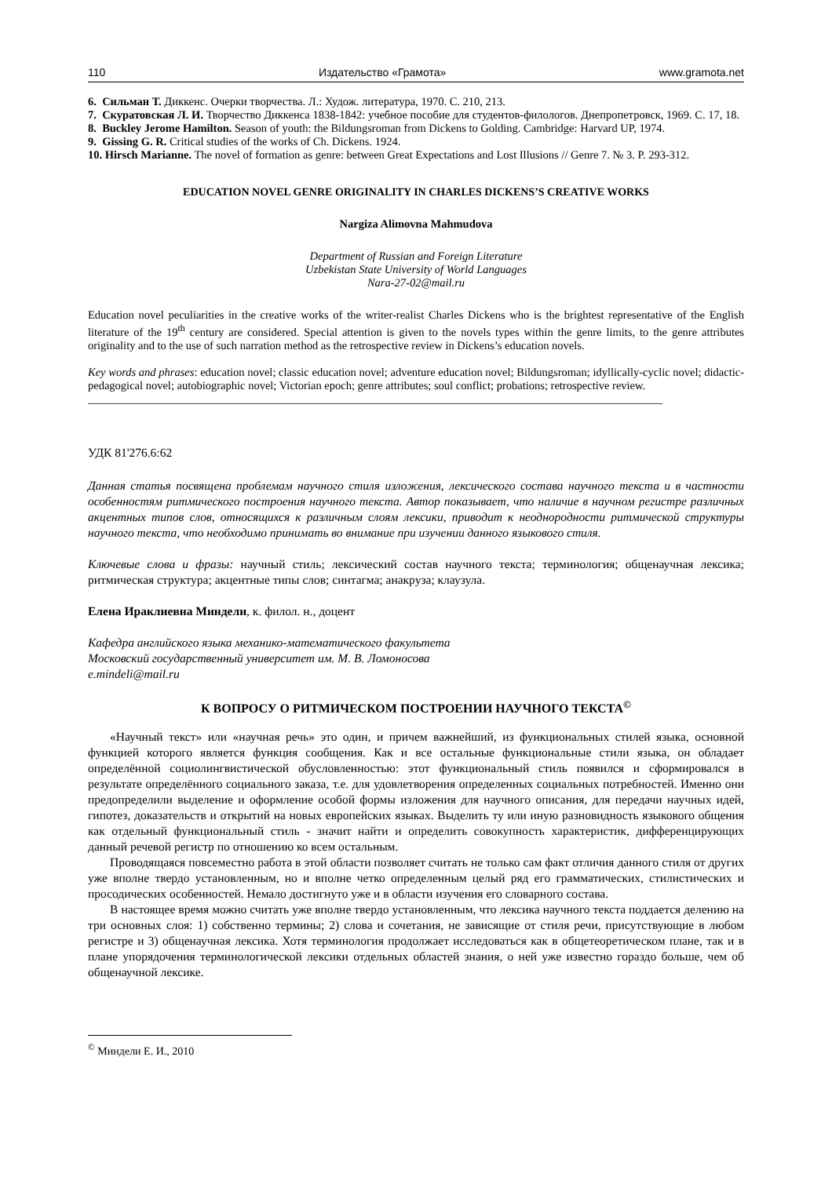110 Издательство «Грамота» www.gramota.net
6. Сильман Т. Диккенс. Очерки творчества. Л.: Худож. литература, 1970. С. 210, 213.
7. Скуратовская Л. И. Творчество Диккенса 1838-1842: учебное пособие для студентов-филологов. Днепропетровск, 1969. С. 17, 18.
8. Buckley Jerome Hamilton. Season of youth: the Bildungsroman from Dickens to Golding. Cambridge: Harvard UP, 1974.
9. Gissing G. R. Critical studies of the works of Ch. Dickens. 1924.
10. Hirsch Marianne. The novel of formation as genre: between Great Expectations and Lost Illusions // Genre 7. № 3. P. 293-312.
EDUCATION NOVEL GENRE ORIGINALITY IN CHARLES DICKENS’S CREATIVE WORKS
Nargiza Alimovna Mahmudova
Department of Russian and Foreign Literature
Uzbekistan State University of World Languages
Nara-27-02@mail.ru
Education novel peculiarities in the creative works of the writer-realist Charles Dickens who is the brightest representative of the English literature of the 19<sup>th</sup> century are considered. Special attention is given to the novels types within the genre limits, to the genre attributes originality and to the use of such narration method as the retrospective review in Dickens’s education novels.
Key words and phrases: education novel; classic education novel; adventure education novel; Bildungsroman; idyllically-cyclic novel; didactic-pedagogical novel; autobiographic novel; Victorian epoch; genre attributes; soul conflict; probations; retrospective review.
_____________________________________________________________________________________________________
УДК 81'276.6:62
Данная статья посвящена проблемам научного стиля изложения, лексического состава научного текста и в частности особенностям ритмического построения научного текста. Автор показывает, что наличие в научном регистре различных акцентных типов слов, относящихся к различным слоям лексики, приводит к неоднородности ритмической структуры научного текста, что необходимо принимать во внимание при изучении данного языкового стиля.
Ключевые слова и фразы: научный стиль; лексический состав научного текста; терминология; общенаучная лексика; ритмическая структура; акцентные типы слов; синтагма; анакруза; клаузула.
Елена Ираклиевна Миндели, к. филол. н., доцент
Кафедра английского языка механико-математического факультета
Московский государственный университет им. М. В. Ломоносова
e.mindeli@mail.ru
К ВОПРОСУ О РИТМИЧЕСКОМ ПОСТРОЕНИИ НАУЧНОГО ТЕКСТА<sup>©</sup>
«Научный текст» или «научная речь» это один, и причем важнейший, из функциональных стилей языка, основной функцией которого является функция сообщения. Как и все остальные функциональные стили языка, он обладает определённой социолингвистической обусловленностью: этот функциональный стиль появился и сформировался в результате определённого социального заказа, т.е. для удовлетворения определенных социальных потребностей. Именно они предопределили выделение и оформление особой формы изложения для научного описания, для передачи научных идей, гипотез, доказательств и открытий на новых европейских языках. Выделить ту или иную разновидность языкового общения как отдельный функциональный стиль - значит найти и определить совокупность характеристик, дифференцирующих данный речевой регистр по отношению ко всем остальным.
Проводящаяся повсеместно работа в этой области позволяет считать не только сам факт отличия данного стиля от других уже вполне твердо установленным, но и вполне четко определенным целый ряд его грамматических, стилистических и просодических особенностей. Немало достигнуто уже и в области изучения его словарного состава.
В настоящее время можно считать уже вполне твердо установленным, что лексика научного текста поддается делению на три основных слоя: 1) собственно термины; 2) слова и сочетания, не зависящие от стиля речи, присутствующие в любом регистре и 3) общенаучная лексика. Хотя терминология продолжает исследоваться как в общетеоретическом плане, так и в плане упорядочения терминологической лексики отдельных областей знания, о ней уже известно гораздо больше, чем об общенаучной лексике.
<sup>©</sup> Миндели Е. И., 2010